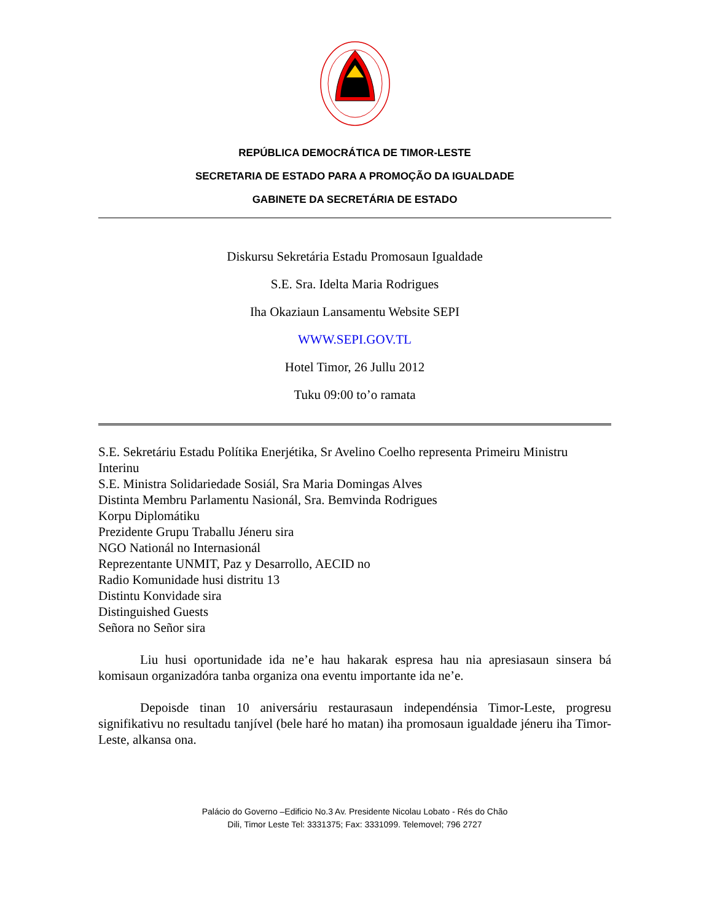REPÚBLICA DEMOCRÁTICA DE TIMOR-LESTE
SECRETARIA DE ESTADO PARA A PROMOÇÃO DA IGUALDADE
GABINETE DA SECRETÁRIA DE ESTADO
Diskursu Sekretária Estadu Promosaun Igualdade
S.E. Sra. Idelta Maria Rodrigues
Iha Okaziaun Lansamentu Website SEPI
WWW.SEPI.GOV.TL
Hotel Timor, 26 Jullu 2012
Tuku 09:00 to’o ramata
S.E. Sekretáriu Estadu Polítika Enerjétika, Sr Avelino Coelho representa Primeiru Ministru Interinu
S.E. Ministra Solidariedade Sosiál, Sra Maria Domingas Alves
Distinta Membru Parlamentu Nasionál, Sra. Bemvinda Rodrigues
Korpu Diplomátiku
Prezidente Grupu Traballu Jéneru sira
NGO Nationál no Internasionál
Reprezentante UNMIT, Paz y Desarrollo, AECID no
Radio Komunidade husi distritu 13
Distintu Konvidade sira
Distinguished Guests
Señora no Señor sira
Liu husi oportunidade ida ne’e hau hakarak espresa hau nia apresiasaun sinsera bá komisaun organizadóra tanba organiza ona eventu importante ida ne’e.
Depoisde tinan 10 aniversáriu restaurasaun independénsia Timor-Leste, progresu signifikativu no resultadu tanjível (bele haré ho matan) iha promosaun igualdade jéneru iha Timor-Leste, alkansa ona.
Palácio do Governo –Edificio No.3 Av. Presidente Nicolau Lobato - Rés do Chão
Dili, Timor Leste Tel: 3331375; Fax: 3331099. Telemovel; 796 2727